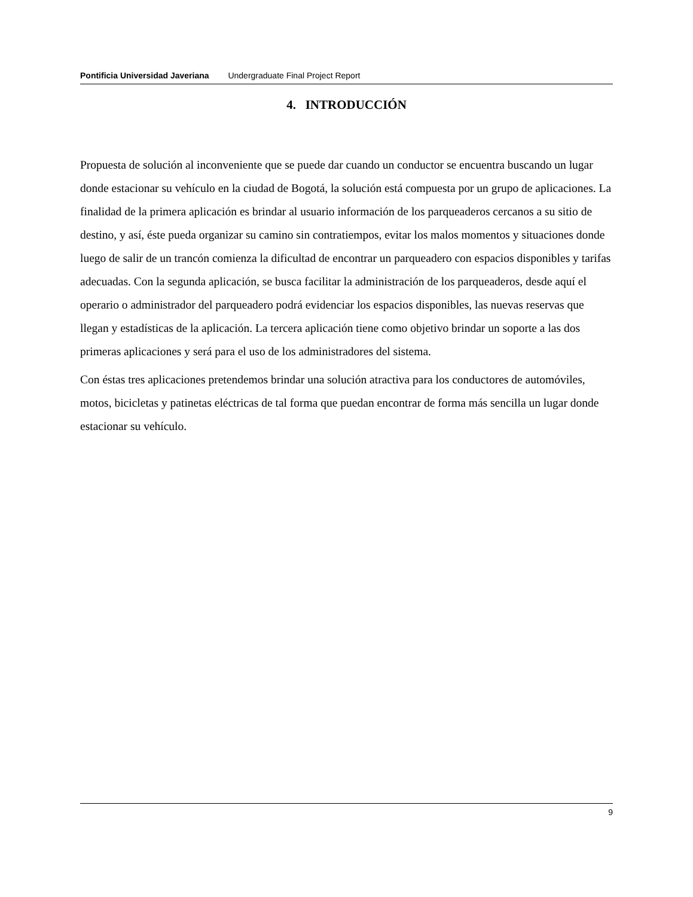Pontificia Universidad Javeriana Undergraduate Final Project Report
4. INTRODUCCIÓN
Propuesta de solución al inconveniente que se puede dar cuando un conductor se encuentra buscando un lugar donde estacionar su vehículo en la ciudad de Bogotá, la solución está compuesta por un grupo de aplicaciones. La finalidad de la primera aplicación es brindar al usuario información de los parqueaderos cercanos a su sitio de destino, y así, éste pueda organizar su camino sin contratiempos, evitar los malos momentos y situaciones donde luego de salir de un trancón comienza la dificultad de encontrar un parqueadero con espacios disponibles y tarifas adecuadas. Con la segunda aplicación, se busca facilitar la administración de los parqueaderos, desde aquí el operario o administrador del parqueadero podrá evidenciar los espacios disponibles, las nuevas reservas que llegan y estadísticas de la aplicación. La tercera aplicación tiene como objetivo brindar un soporte a las dos primeras aplicaciones y será para el uso de los administradores del sistema.
Con éstas tres aplicaciones pretendemos brindar una solución atractiva para los conductores de automóviles, motos, bicicletas y patinetas eléctricas de tal forma que puedan encontrar de forma más sencilla un lugar donde estacionar su vehículo.
9